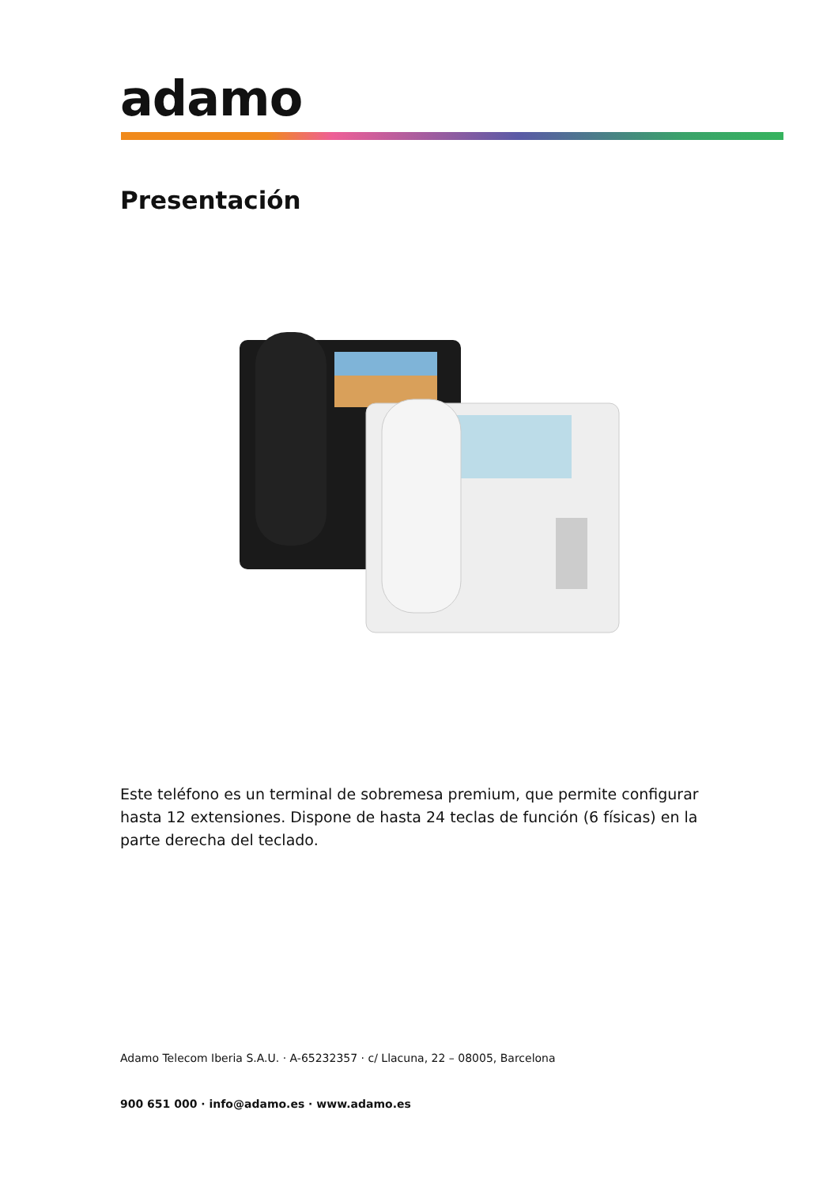adamo
Presentación
Este teléfono es un terminal de sobremesa premium, que permite configurar hasta 12 extensiones. Dispone de hasta 24 teclas de función (6 físicas) en la parte derecha del teclado.
Adamo Telecom Iberia S.A.U. · A-65232357 · c/ Llacuna, 22 – 08005, Barcelona
900 651 000 · info@adamo.es · www.adamo.es